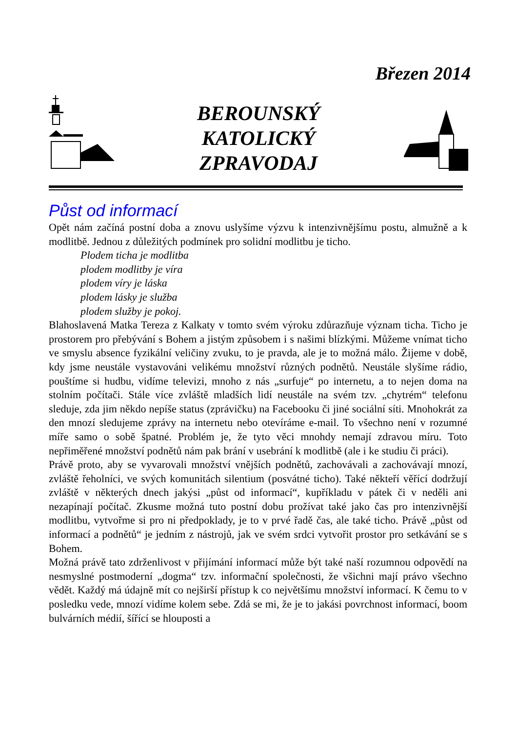Březen 2014
BEROUNSKÝ
KATOLICKÝ
ZPRAVODAJ
Půst od informací
Opět nám začíná postní doba a znovu uslyšíme výzvu k intenzivnějšímu postu, almužně a k modlitbě. Jednou z důležitých podmínek pro solidní modlitbu je ticho.
Plodem ticha je modlitba
plodem modlitby je víra
plodem víry je láska
plodem lásky je služba
plodem služby je pokoj.
Blahoslavená Matka Tereza z Kalkaty v tomto svém výroku zdůrazňuje význam ticha. Ticho je prostorem pro přebývání s Bohem a jistým způsobem i s našimi blízkými. Můžeme vnímat ticho ve smyslu absence fyzikální veličiny zvuku, to je pravda, ale je to možná málo. Žijeme v době, kdy jsme neustále vystavováni velikému množství různých podnětů. Neustále slyšíme rádio, pouštíme si hudbu, vidíme televizi, mnoho z nás „surfuje“ po internetu, a to nejen doma na stolním počítači. Stále více zvláště mladších lidí neustále na svém tzv. „chytrém“ telefonu sleduje, zda jim někdo nepíše status (zprávičku) na Facebooku či jiné sociální síti. Mnohokrát za den mnozí sledujeme zprávy na internetu nebo otevíráme e-mail. To všechno není v rozumné míře samo o sobě špatné. Problém je, že tyto věci mnohdy nemají zdravou míru. Toto nepřiměřené množství podnětů nám pak brání v usebrání k modlitbě (ale i ke studiu či práci).
Právě proto, aby se vyvarovali množství vnějších podnětů, zachovávali a zachovávají mnozí, zvláště řeholníci, ve svých komunitách silentium (posvátné ticho). Také někteří věřící dodržují zvláště v některých dnech jakýsi „půst od informací“, kupříkladu v pátek či v neděli ani nezapínají počítač. Zkusme možná tuto postní dobu prožívat také jako čas pro intenzivnější modlitbu, vytvořme si pro ni předpoklady, je to v prvé řadě čas, ale také ticho. Právě „půst od informací a podnětů“ je jedním z nástrojů, jak ve svém srdci vytvořit prostor pro setkávání se s Bohem.
Možná právě tato zdrženlivost v přijímání informací může být také naší rozumnou odpovědí na nesmyslné postmoderní „dogma“ tzv. informační společnosti, že všichni mají právo všechno vědět. Každý má údajně mít co nejširší přístup k co největšímu množství informací. K čemu to v posledku vede, mnozí vidíme kolem sebe. Zdá se mi, že je to jakási povrchnost informací, boom bulvárních médií, šířící se hlouposti a